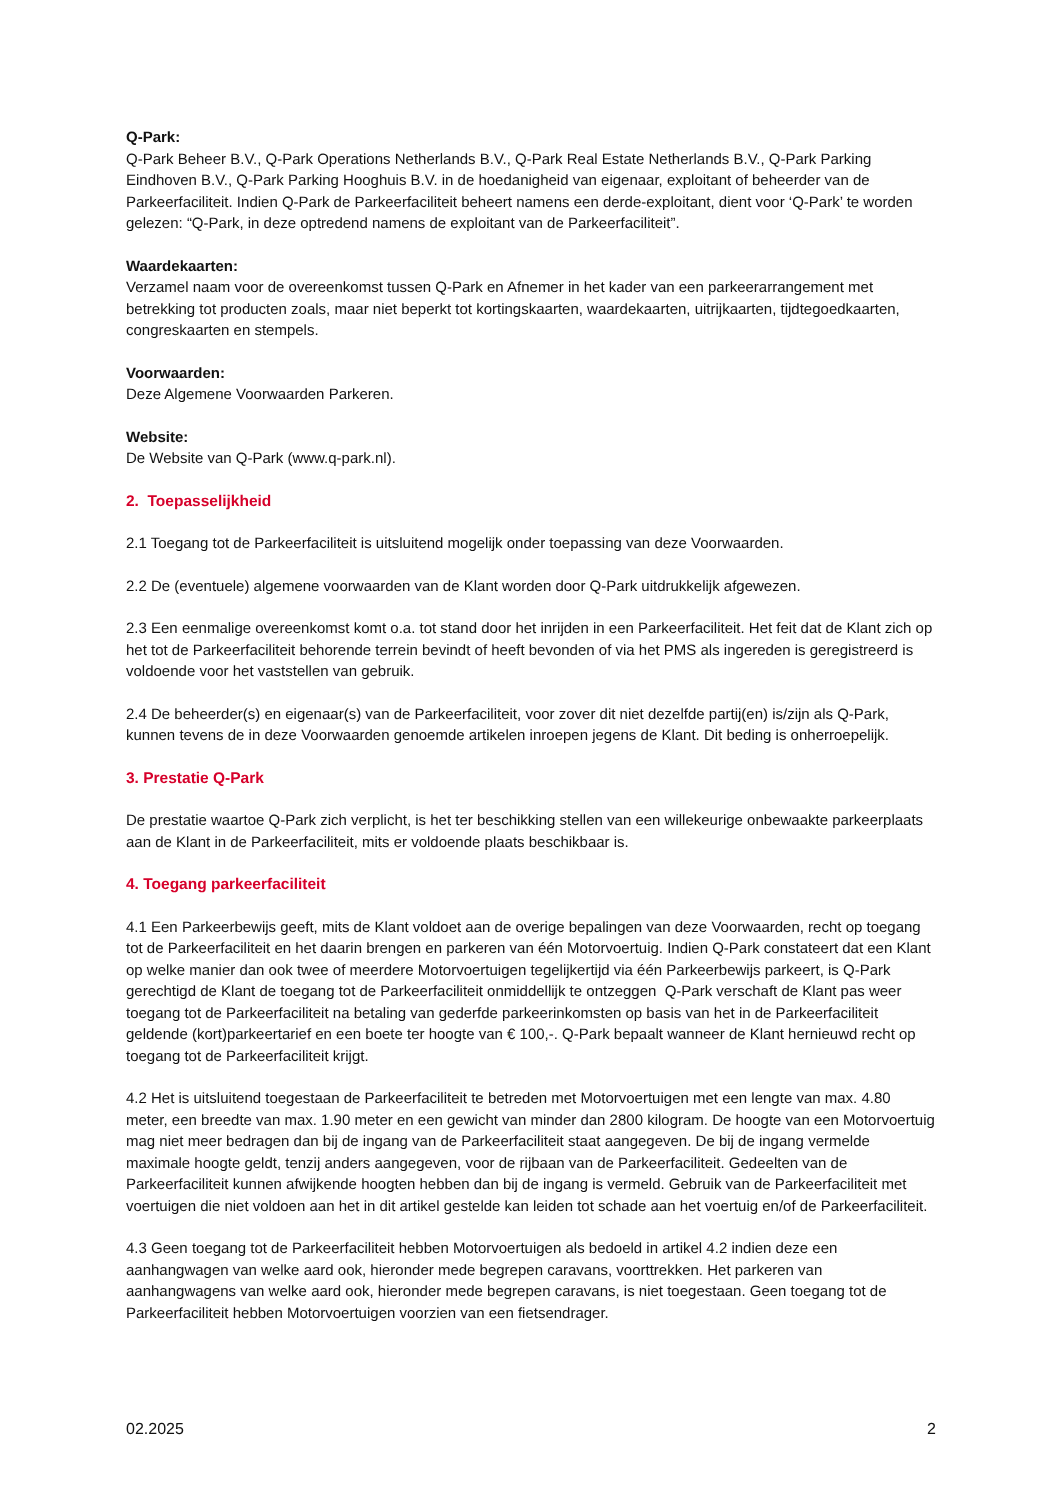Q-Park:
Q-Park Beheer B.V., Q-Park Operations Netherlands B.V., Q-Park Real Estate Netherlands B.V., Q-Park Parking Eindhoven B.V., Q-Park Parking Hooghuis B.V. in de hoedanigheid van eigenaar, exploitant of beheerder van de Parkeerfaciliteit. Indien Q-Park de Parkeerfaciliteit beheert namens een derde-exploitant, dient voor ‘Q-Park’ te worden gelezen: “Q-Park, in deze optredend namens de exploitant van de Parkeerfaciliteit”.
Waardekaarten:
Verzamel naam voor de overeenkomst tussen Q-Park en Afnemer in het kader van een parkeerarrangement met betrekking tot producten zoals, maar niet beperkt tot kortingskaarten, waardekaarten, uitrijkaarten, tijdtegoedkaarten, congreskaarten en stempels.
Voorwaarden:
Deze Algemene Voorwaarden Parkeren.
Website:
De Website van Q-Park (www.q-park.nl).
2. Toepasselijkheid
2.1 Toegang tot de Parkeerfaciliteit is uitsluitend mogelijk onder toepassing van deze Voorwaarden.
2.2 De (eventuele) algemene voorwaarden van de Klant worden door Q-Park uitdrukkelijk afgewezen.
2.3 Een eenmalige overeenkomst komt o.a. tot stand door het inrijden in een Parkeerfaciliteit. Het feit dat de Klant zich op het tot de Parkeerfaciliteit behorende terrein bevindt of heeft bevonden of via het PMS als ingereden is geregistreerd is voldoende voor het vaststellen van gebruik.
2.4 De beheerder(s) en eigenaar(s) van de Parkeerfaciliteit, voor zover dit niet dezelfde partij(en) is/zijn als Q-Park, kunnen tevens de in deze Voorwaarden genoemde artikelen inroepen jegens de Klant. Dit beding is onherroepelijk.
3. Prestatie Q-Park
De prestatie waartoe Q-Park zich verplicht, is het ter beschikking stellen van een willekeurige onbewaakte parkeerplaats aan de Klant in de Parkeerfaciliteit, mits er voldoende plaats beschikbaar is.
4. Toegang parkeerfaciliteit
4.1 Een Parkeerbewijs geeft, mits de Klant voldoet aan de overige bepalingen van deze Voorwaarden, recht op toegang tot de Parkeerfaciliteit en het daarin brengen en parkeren van één Motorvoertuig. Indien Q-Park constateert dat een Klant op welke manier dan ook twee of meerdere Motorvoertuigen tegelijkertijd via één Parkeerbewijs parkeert, is Q-Park gerechtigd de Klant de toegang tot de Parkeerfaciliteit onmiddellijk te ontzeggen Q-Park verschaft de Klant pas weer toegang tot de Parkeerfaciliteit na betaling van gederfde parkeerinkomsten op basis van het in de Parkeerfaciliteit geldende (kort)parkeertarief en een boete ter hoogte van € 100,-. Q-Park bepaalt wanneer de Klant hernieuwd recht op toegang tot de Parkeerfaciliteit krijgt.
4.2 Het is uitsluitend toegestaan de Parkeerfaciliteit te betreden met Motorvoertuigen met een lengte van max. 4.80 meter, een breedte van max. 1.90 meter en een gewicht van minder dan 2800 kilogram. De hoogte van een Motorvoertuig mag niet meer bedragen dan bij de ingang van de Parkeerfaciliteit staat aangegeven. De bij de ingang vermelde maximale hoogte geldt, tenzij anders aangegeven, voor de rijbaan van de Parkeerfaciliteit. Gedeelten van de Parkeerfaciliteit kunnen afwijkende hoogten hebben dan bij de ingang is vermeld. Gebruik van de Parkeerfaciliteit met voertuigen die niet voldoen aan het in dit artikel gestelde kan leiden tot schade aan het voertuig en/of de Parkeerfaciliteit.
4.3 Geen toegang tot de Parkeerfaciliteit hebben Motorvoertuigen als bedoeld in artikel 4.2 indien deze een aanhangwagen van welke aard ook, hieronder mede begrepen caravans, voorttrekken. Het parkeren van aanhangwagens van welke aard ook, hieronder mede begrepen caravans, is niet toegestaan. Geen toegang tot de Parkeerfaciliteit hebben Motorvoertuigen voorzien van een fietsendrager.
02.2025 2